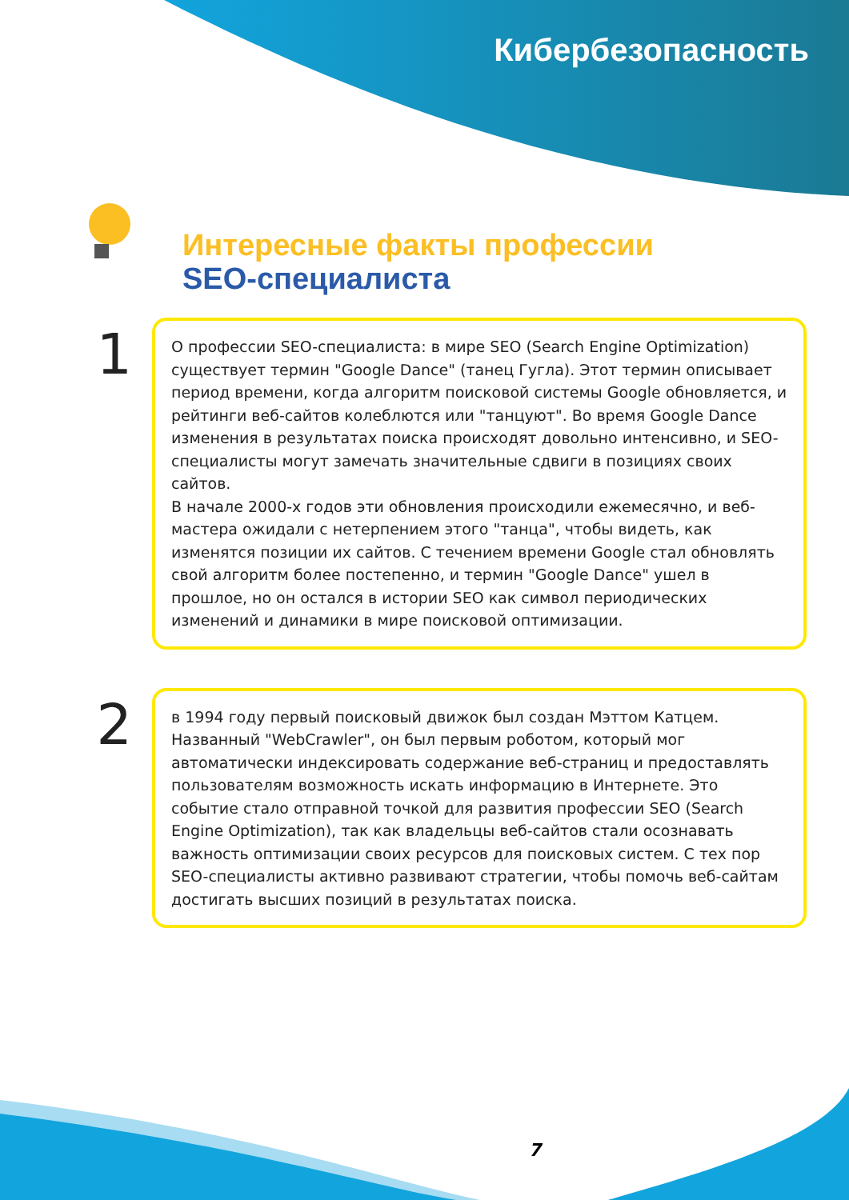Кибербезопасность
Интересные факты профессии
SEO-специалиста
1
О профессии SEO-специалиста: в мире SEO (Search Engine Optimization) существует термин "Google Dance" (танец Гугла). Этот термин описывает период времени, когда алгоритм поисковой системы Google обновляется, и рейтинги веб-сайтов колеблются или "танцуют". Во время Google Dance изменения в результатах поиска происходят довольно интенсивно, и SEO-специалисты могут замечать значительные сдвиги в позициях своих сайтов.
В начале 2000-х годов эти обновления происходили ежемесячно, и веб-мастера ожидали с нетерпением этого "танца", чтобы видеть, как изменятся позиции их сайтов. С течением времени Google стал обновлять свой алгоритм более постепенно, и термин "Google Dance" ушел в прошлое, но он остался в истории SEO как символ периодических изменений и динамики в мире поисковой оптимизации.
2
в 1994 году первый поисковый движок был создан Мэттом Катцем. Названный "WebCrawler", он был первым роботом, который мог автоматически индексировать содержание веб-страниц и предоставлять пользователям возможность искать информацию в Интернете. Это событие стало отправной точкой для развития профессии SEO (Search Engine Optimization), так как владельцы веб-сайтов стали осознавать важность оптимизации своих ресурсов для поисковых систем. С тех пор SEO-специалисты активно развивают стратегии, чтобы помочь веб-сайтам достигать высших позиций в результатах поиска.
7